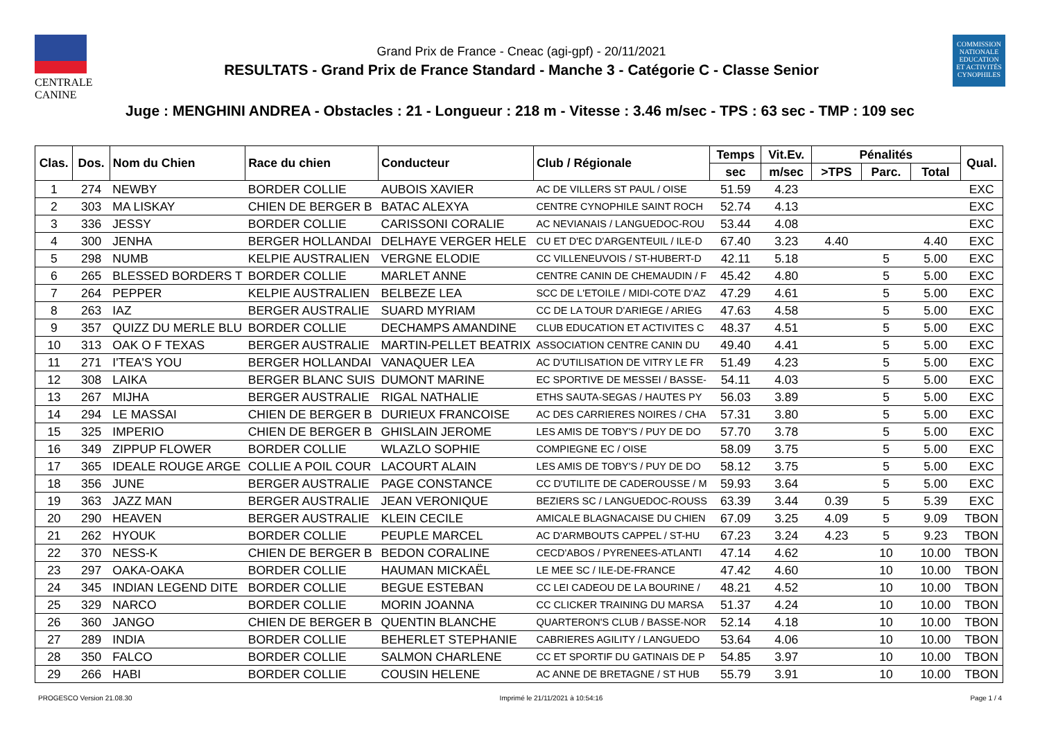CENTRALE
CANINE
Grand Prix de France - Cneac (agi-gpf) - 20/11/2021
RESULTATS - Grand Prix de France Standard - Manche 3 - Catégorie C - Classe Senior
COMMISSION
NATIONALE
EDUCATION
ET ACTIVITÉS
CYNOPHILES
Juge : MENGHINI ANDREA - Obstacles : 21 - Longueur : 218 m - Vitesse : 3.46 m/sec - TPS : 63 sec - TMP : 109 sec
| Clas. | Dos. | Nom du Chien | Race du chien | Conducteur | Club / Régionale | Temps | Vit.Ev. | Pénalités | | | Qual. |
| --- | --- | --- | --- | --- | --- | --- | --- | --- | --- | --- | --- |
| | | | | | | sec | m/sec | >TPS | Parc. | Total | |
| 1 | 274 | NEWBY | BORDER COLLIE | AUBOIS XAVIER | AC DE VILLERS ST PAUL / OISE | 51.59 | 4.23 | | | | EXC |
| 2 | 303 | MA LISKAY | CHIEN DE BERGER B | BATAC ALEXYA | CENTRE CYNOPHILE SAINT ROCH | 52.74 | 4.13 | | | | EXC |
| 3 | 336 | JESSY | BORDER COLLIE | CARISSONI CORALIE | AC NEVIANAIS / LANGUEDOC-ROU | 53.44 | 4.08 | | | | EXC |
| 4 | 300 | JENHA | BERGER HOLLANDAI | DELHAYE VERGER HELE | CU ET D'EC D'ARGENTEUIL / ILE-D | 67.40 | 3.23 | 4.40 | | 4.40 | EXC |
| 5 | 298 | NUMB | KELPIE AUSTRALIEN | VERGNE ELODIE | CC VILLENEUVOIS / ST-HUBERT-D | 42.11 | 5.18 | | 5 | 5.00 | EXC |
| 6 | 265 | BLESSED BORDERS T | BORDER COLLIE | MARLET ANNE | CENTRE CANIN DE CHEMAUDIN / F | 45.42 | 4.80 | | 5 | 5.00 | EXC |
| 7 | 264 | PEPPER | KELPIE AUSTRALIEN | BELBEZE LEA | SCC DE L'ETOILE / MIDI-COTE D'AZ | 47.29 | 4.61 | | 5 | 5.00 | EXC |
| 8 | 263 | IAZ | BERGER AUSTRALIE | SUARD MYRIAM | CC DE LA TOUR D'ARIEGE / ARIEG | 47.63 | 4.58 | | 5 | 5.00 | EXC |
| 9 | 357 | QUIZZ DU MERLE BLU | BORDER COLLIE | DECHAMPS AMANDINE | CLUB EDUCATION ET ACTIVITES C | 48.37 | 4.51 | | 5 | 5.00 | EXC |
| 10 | 313 | OAK O F TEXAS | BERGER AUSTRALIE | MARTIN-PELLET BEATRIX | ASSOCIATION CENTRE CANIN DU | 49.40 | 4.41 | | 5 | 5.00 | EXC |
| 11 | 271 | I'TEA'S YOU | BERGER HOLLANDAI | VANAQUER LEA | AC D'UTILISATION DE VITRY LE FR | 51.49 | 4.23 | | 5 | 5.00 | EXC |
| 12 | 308 | LAIKA | BERGER BLANC SUIS | DUMONT MARINE | EC SPORTIVE DE MESSEI / BASSE- | 54.11 | 4.03 | | 5 | 5.00 | EXC |
| 13 | 267 | MIJHA | BERGER AUSTRALIE | RIGAL NATHALIE | ETHS SAUTA-SEGAS / HAUTES PY | 56.03 | 3.89 | | 5 | 5.00 | EXC |
| 14 | 294 | LE MASSAI | CHIEN DE BERGER B | DURIEUX FRANCOISE | AC DES CARRIERES NOIRES / CHA | 57.31 | 3.80 | | 5 | 5.00 | EXC |
| 15 | 325 | IMPERIO | CHIEN DE BERGER B | GHISLAIN JEROME | LES AMIS DE TOBY'S / PUY DE DO | 57.70 | 3.78 | | 5 | 5.00 | EXC |
| 16 | 349 | ZIPPUP FLOWER | BORDER COLLIE | WLAZLO SOPHIE | COMPIEGNE EC / OISE | 58.09 | 3.75 | | 5 | 5.00 | EXC |
| 17 | 365 | IDEALE ROUGE ARGE | COLLIE A POIL COUR | LACOURT ALAIN | LES AMIS DE TOBY'S / PUY DE DO | 58.12 | 3.75 | | 5 | 5.00 | EXC |
| 18 | 356 | JUNE | BERGER AUSTRALIE | PAGE CONSTANCE | CC D'UTILITE DE CADEROUSSE / M | 59.93 | 3.64 | | 5 | 5.00 | EXC |
| 19 | 363 | JAZZ MAN | BERGER AUSTRALIE | JEAN VERONIQUE | BEZIERS SC / LANGUEDOC-ROUSS | 63.39 | 3.44 | 0.39 | 5 | 5.39 | EXC |
| 20 | 290 | HEAVEN | BERGER AUSTRALIE | KLEIN CECILE | AMICALE BLAGNACAISE DU CHIEN | 67.09 | 3.25 | 4.09 | 5 | 9.09 | TBON |
| 21 | 262 | HYOUK | BORDER COLLIE | PEUPLE MARCEL | AC D'ARMBOUTS CAPPEL / ST-HU | 67.23 | 3.24 | 4.23 | 5 | 9.23 | TBON |
| 22 | 370 | NESS-K | CHIEN DE BERGER B | BEDON CORALINE | CECD'ABOS / PYRENEES-ATLANTI | 47.14 | 4.62 | | 10 | 10.00 | TBON |
| 23 | 297 | OAKA-OAKA | BORDER COLLIE | HAUMAN MICKAËL | LE MEE SC / ILE-DE-FRANCE | 47.42 | 4.60 | | 10 | 10.00 | TBON |
| 24 | 345 | INDIAN LEGEND DITE | BORDER COLLIE | BEGUE ESTEBAN | CC LEI CADEOU DE LA BOURINE / | 48.21 | 4.52 | | 10 | 10.00 | TBON |
| 25 | 329 | NARCO | BORDER COLLIE | MORIN JOANNA | CC CLICKER TRAINING DU MARSA | 51.37 | 4.24 | | 10 | 10.00 | TBON |
| 26 | 360 | JANGO | CHIEN DE BERGER B | QUENTIN BLANCHE | QUARTERON'S CLUB / BASSE-NOR | 52.14 | 4.18 | | 10 | 10.00 | TBON |
| 27 | 289 | INDIA | BORDER COLLIE | BEHERLET STEPHANIE | CABRIERES AGILITY / LANGUEDO | 53.64 | 4.06 | | 10 | 10.00 | TBON |
| 28 | 350 | FALCO | BORDER COLLIE | SALMON CHARLENE | CC ET SPORTIF DU GATINAIS DE P | 54.85 | 3.97 | | 10 | 10.00 | TBON |
| 29 | 266 | HABI | BORDER COLLIE | COUSIN HELENE | AC ANNE DE BRETAGNE / ST HUB | 55.79 | 3.91 | | 10 | 10.00 | TBON |
PROGESCO Version 21.08.30 Imprimé le 21/11/2021 à 10:54:16 Page 1 / 4